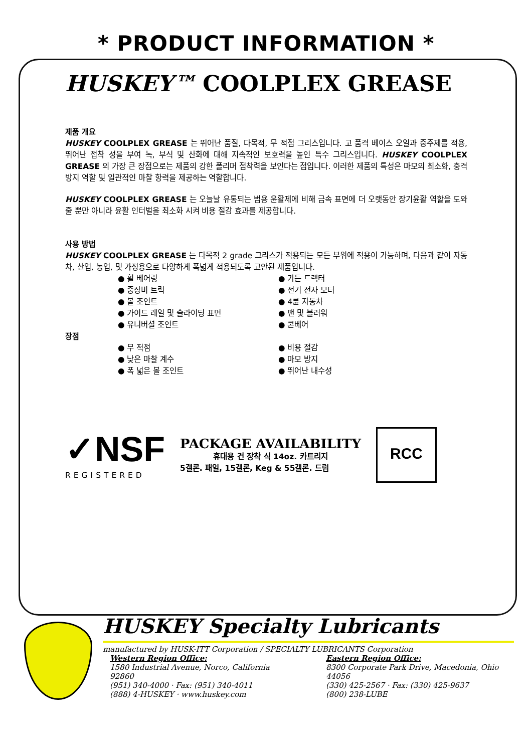* PRODUCT INFORMATION *
HUSKEY™ COOLPLEX GREASE
제품 개요
HUSKEY COOLPLEX GREASE 는 뛰어난 품질, 다목적, 무 적점 그리스입니다. 고 품격 베이스 오일과 중주제를 적용, 뛰어난 접착 성을 부여 녹, 부식 및 산화에 대해 지속적인 보호력을 높인 특수 그리스입니다. HUSKEY COOLPLEX GREASE 의 가장 큰 장점으로는 제품의 강한 폴리머 접착력을 보인다는 점입니다. 이러한 제품의 특성은 마모의 최소화, 충격 방지 역할 및 일관적인 마찰 항력을 제공하는 역할합니다.
HUSKEY COOLPLEX GREASE 는 오늘날 유통되는 범용 윤활제에 비해 금속 표면에 더 오랫동안 장기윤활 역할을 도와줄 뿐만 아니라 윤활 인터벌을 최소화 시켜 비용 절감 효과를 제공합니다.
사용 방법
HUSKEY COOLPLEX GREASE 는 다목적 2 grade 그리스가 적용되는 모든 부위에 적용이 가능하며, 다음과 같이 자동차, 산업, 농업, 및 가정용으로 다양하게 폭넓게 적용되도록 고안된 제품입니다.
● 휠 베어링
● 중장비 트럭
● 볼 조인트
● 가이드 레일 및 슬라이딩 표면
● 유니버셜 조인트
● 가든 트랙터
● 전기 전자 모터
● 4륜 자동차
● 팬 및 블러워
● 콘베어
장점
● 무 적점
● 낮은 마찰 계수
● 폭 넓은 볼 조인트
● 비용 절감
● 마모 방지
● 뛰어난 내수성
✓NSF
REGISTERED
PACKAGE AVAILABILITY
휴대용 건 장착 식 14oz. 카트리지
5갤론. 패일, 15갤론, Keg & 55갤론. 드럼
RCC
HUSKEY Specialty Lubricants
manufactured by HUSK-ITT Corporation / SPECIALTY LUBRICANTS Corporation
Western Region Office:
1580 Industrial Avenue, Norco, California 92860
(951) 340-4000 · Fax: (951) 340-4011
(888) 4-HUSKEY · www.huskey.com
Eastern Region Office:
8300 Corporate Park Drive, Macedonia, Ohio 44056
(330) 425-2567 · Fax: (330) 425-9637
(800) 238-LUBE